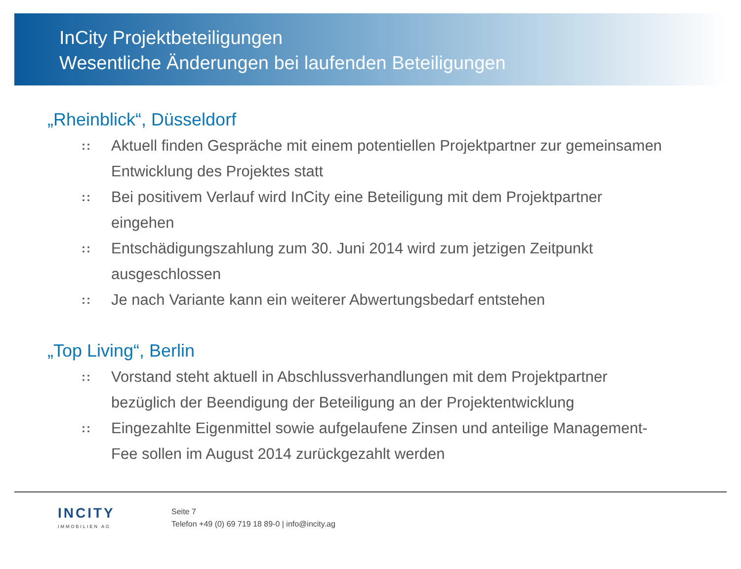InCity Projektbeteiligungen
Wesentliche Änderungen bei laufenden Beteiligungen
„Rheinblick“, Düsseldorf
:: Aktuell finden Gespräche mit einem potentiellen Projektpartner zur gemeinsamen Entwicklung des Projektes statt
:: Bei positivem Verlauf wird InCity eine Beteiligung mit dem Projektpartner eingehen
:: Entschädigungszahlung zum 30. Juni 2014 wird zum jetzigen Zeitpunkt ausgeschlossen
:: Je nach Variante kann ein weiterer Abwertungsbedarf entstehen
„Top Living“, Berlin
:: Vorstand steht aktuell in Abschlussverhandlungen mit dem Projektpartner bezüglich der Beendigung der Beteiligung an der Projektentwicklung
:: Eingezahlte Eigenmittel sowie aufgelaufene Zinsen und anteilige Management-Fee sollen im August 2014 zurückgezahlt werden
INCITY
IMMOBILIEN AG
Seite 7
Telefon +49 (0) 69 719 18 89-0 | info@incity.ag